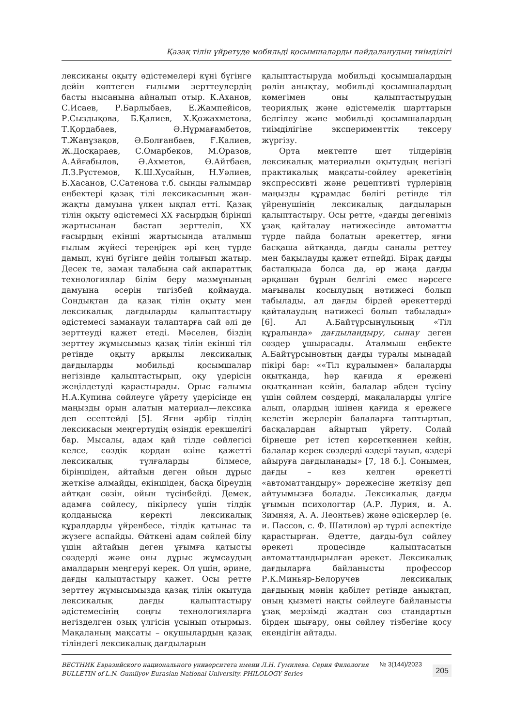Қазақ тілін үйретуде мобильді қосымшаларды пайдаланудың тиімділігі
лексиканы оқыту әдістемелері күні бүгінге дейін көптеген ғылыми зерттеулердің басты нысанына айналып отыр. К.Аханов, С.Исаев, Р.Барлыбаев, Е.Жампейісов, Р.Сыздықова, Б.Қалиев, Х.Қожахметова, Т.Қордабаев, Ә.Нұрмағамбетов, Т.Жанұзақов, Ә.Болғанбаев, Ғ.Қалиев, Ж.Досқараев, С.Омарбеков, М.Оразов, А.Айғабылов, Ә.Ахметов, Ө.Айтбаев, Л.З.Рүстемов, К.Ш.Хусайын, Н.Уәлиев, Б.Хасанов, С.Сатенова т.б. сынды ғалымдар еңбектері қазақ тілі лексикасының жан-жақты дамуына үлкен ықпал етті. Қазақ тілін оқыту әдістемесі ХХ ғасырдың бірінші жартысынан бастап зерттеліп, ХХ ғасырдың екінші жартысында аталмыш ғылым жүйесі тереңірек әрі кең түрде дамып, күні бүгінге дейін толығып жатыр. Десек те, заман талабына сай ақпараттық технологиялар білім беру мазмұнының дамуына әсерін тигізбей қоймауда. Сондықтан да қазақ тілін оқыту мен лексикалық дағдыларды қалыптастыру әдістемесі заманауи талаптарға сай әлі де зерттеуді қажет етеді. Мәселен, біздің зерттеу жұмысымыз қазақ тілін екінші тіл ретінде оқыту арқылы лексикалық дағдыларды мобильді қосымшалар негізінде қалыптастырып, оқу үдерісін жеңілдетуді қарастырады. Орыс ғалымы Н.А.Купина сөйлеуге үйрету үдерісінде ең маңызды орын алатын материал—лексика деп есептейді [5]. Яғни әрбір тілдің лексикасын меңгертудің өзіндік ерекшелігі бар. Мысалы, адам қай тілде сөйлегісі келсе, сөздік қордан өзіне қажетті лексикалық тұлғаларды білмесе, біріншіден, айтайын деген ойын дұрыс жеткізе алмайды, екіншіден, басқа біреудің айтқан сөзін, ойын түсінбейді. Демек, адамға сөйлесу, пікірлесу үшін тілдік қолданысқа керекті лексикалық құралдарды үйренбесе, тілдік қатынас та жүзеге аспайды. Өйткені адам сөйлей білу үшін айтайын деген ұғымға қатысты сөздерді және оны дұрыс жұмсаудың амалдарын меңгеруі керек. Ол үшін, әрине, дағды қалыптастыру қажет. Осы ретте зерттеу жұмысымызда қазақ тілін оқытуда лексикалық дағды қалыптастыру әдістемесінің соңғы технологияларға негізделген озық үлгісін ұсынып отырмыз. Мақаланың мақсаты – оқушылардың қазақ тіліндегі лексикалық дағдыларын
қалыптастыруда мобильді қосымшалардың рөлін анықтау, мобильді қосымшалардың көмегімен оны қалыптастырудың теориялық және әдістемелік шарттарын белгілеу және мобильді қосымшалардың тиімділігіне эксперименттік тексеру жүргізу.
Орта мектепте шет тілдерінің лексикалық материалын оқытудың негізгі практикалық мақсаты-сөйлеу әрекетінің экспрессивті және рецептивті түрлерінің маңызды құрамдас бөлігі ретінде тіл үйренушінің лексикалық дағдыларын қалыптастыру. Осы ретте, «дағды дегеніміз ұзақ қайталау нәтижесінде автоматты түрде пайда болатын әрекеттер, яғни басқаша айтқанда, дағды саналы реттеу мен бақылауды қажет етпейді. Бірақ дағды бастапқыда болса да, әр жаңа дағды әрқашан бұрын белгілі емес нәрсеге мағыналы қосылудың нәтижесі болып табылады, ал дағды бірдей әрекеттерді қайталаудың нәтижесі болып табылады» [6]. Ал А.Байтұрсынұлының «Тіл құралында» дағдыландыру, сынау деген сөздер ұшырасады. Аталмыш еңбекте А.Байтұрсыновтың дағды туралы мынадай пікірі бар: ««Тіл құралымен» балаларды оқытқанда, һәр қағида я ережені оқытқаннан кейін, балалар әбден түсіну үшін сөйлем сөздерді, мақалаларды үлгіге алып, олардың ішінен қағида я ережеге келетін жерлерін балаларға таптыртып, басқалардан айыртып үйрету. Солай бірнеше рет істеп көрсеткеннен кейін, балалар керек сөздерді өздері тауып, өздері айыруға дағдыланады» [7, 18 б.]. Сонымен, дағды – кез келген әрекетті «автоматтандыру» дәрежесіне жеткізу деп айтуымызға болады. Лексикалық дағды ұғымын психологтар (А.Р. Лурия, и. А. Зимняя, А. А. Леонтьев) және әдіскерлер (е. и. Пассов, с. Ф. Шатилов) әр түрлі аспектіде қарастырған. Әдетте, дағды-бұл сөйлеу әрекеті процесінде қалыптасатын автоматтандырылған әрекет. Лексикалық дағдыларға байланысты профессор Р.К.Миньяр-Белоручев лексикалық дағдының мәнін қабілет ретінде анықтап, оның қызметі нақты сөйлеуге байланысты ұзақ мерзімді жадтан сөз стандартын бірден шығару, оны сөйлеу тізбегіне қосу екендігін айтады.
ВЕСТНИК Евразийского национального университета имени Л.Н. Гумилева. Серия Филология
BULLETIN of L.N. Gumilyov Eurasian National University. PHILOLOGY Series
№ 3(144)/2023
205